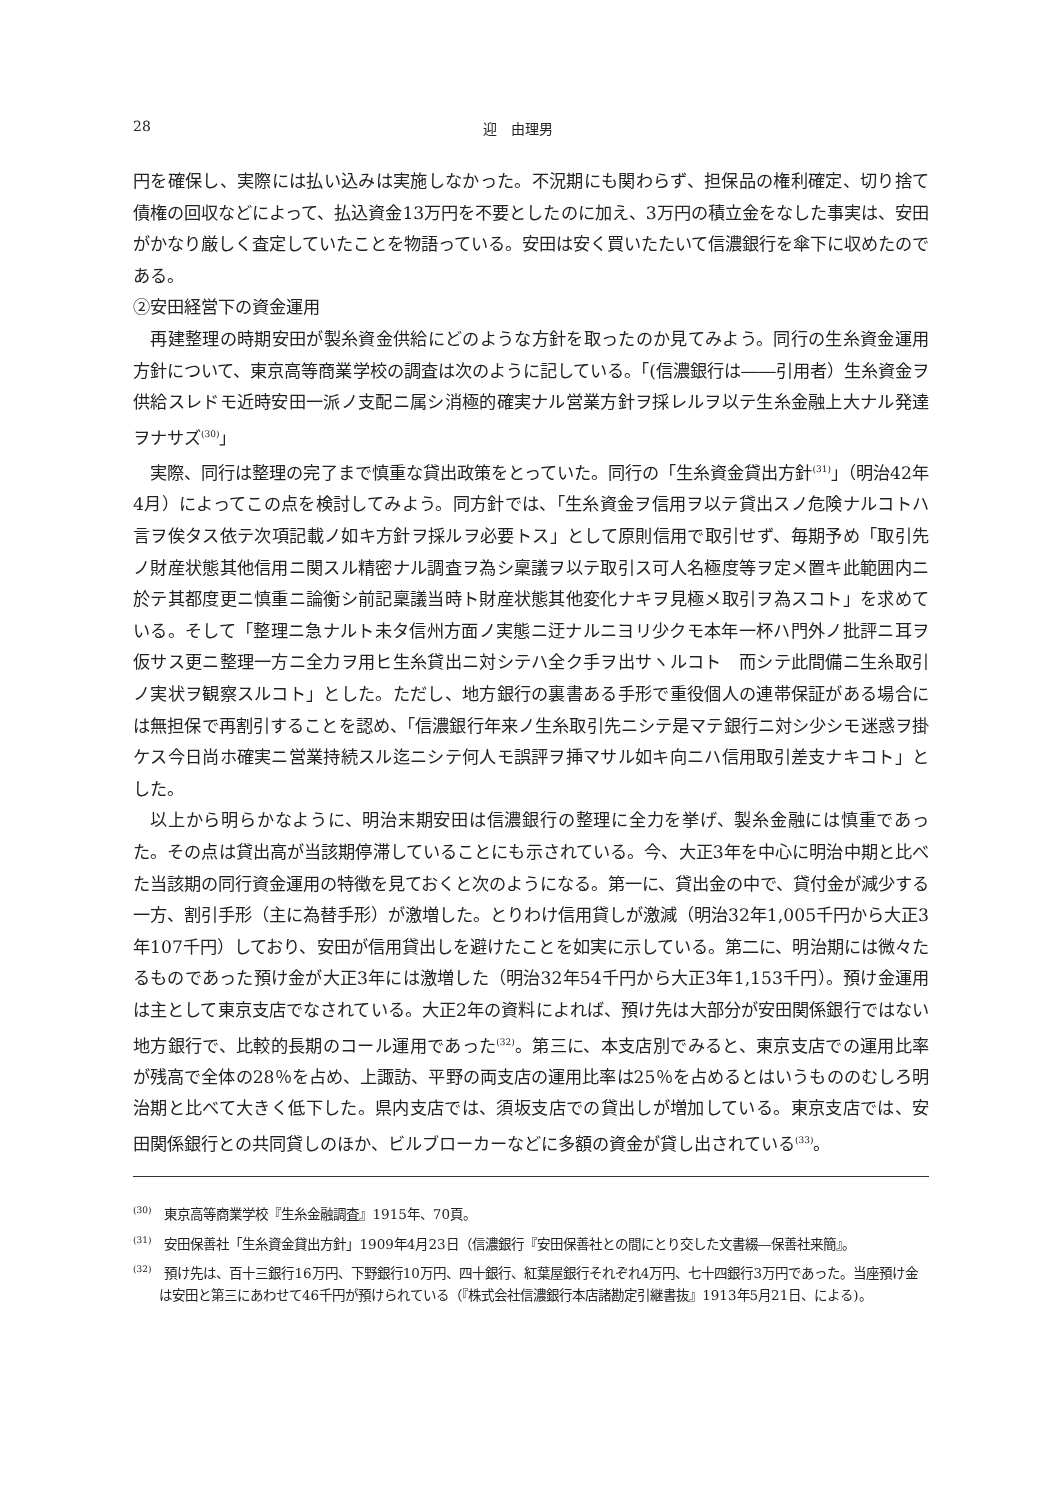28 迎　由理男
円を確保し、実際には払い込みは実施しなかった。不況期にも関わらず、担保品の権利確定、切り捨て債権の回収などによって、払込資金13万円を不要としたのに加え、3万円の積立金をなした事実は、安田がかなり厳しく査定していたことを物語っている。安田は安く買いたたいて信濃銀行を傘下に収めたのである。
②安田経営下の資金運用
再建整理の時期安田が製糸資金供給にどのような方針を取ったのか見てみよう。同行の生糸資金運用方針について、東京高等商業学校の調査は次のように記している。「(信濃銀行は――引用者）生糸資金ヲ供給スレドモ近時安田一派ノ支配ニ属シ消極的確実ナル営業方針ヲ採レルヲ以テ生糸金融上大ナル発達ヲナサズ<sup>(30)</sup>」
実際、同行は整理の完了まで慎重な貸出政策をとっていた。同行の「生糸資金貸出方針<sup>(31)</sup>」（明治42年4月）によってこの点を検討してみよう。同方針では、「生糸資金ヲ信用ヲ以テ貸出スノ危険ナルコトハ言ヲ俟タス依テ次項記載ノ如キ方針ヲ採ルヲ必要トス」として原則信用で取引せず、毎期予め「取引先ノ財産状態其他信用ニ関スル精密ナル調査ヲ為シ稟議ヲ以テ取引ス可人名極度等ヲ定メ置キ此範囲内ニ於テ其都度更ニ慎重ニ論衡シ前記稟議当時ト財産状態其他変化ナキヲ見極メ取引ヲ為スコト」を求めている。そして「整理ニ急ナルト未タ信州方面ノ実態ニ迂ナルニヨリ少クモ本年一杯ハ門外ノ批評ニ耳ヲ仮サス更ニ整理一方ニ全力ヲ用ヒ生糸貸出ニ対シテハ全ク手ヲ出サヽルコト　而シテ此間備ニ生糸取引ノ実状ヲ観察スルコト」とした。ただし、地方銀行の裏書ある手形で重役個人の連帯保証がある場合には無担保で再割引することを認め、「信濃銀行年来ノ生糸取引先ニシテ是マテ銀行ニ対シ少シモ迷惑ヲ掛ケス今日尚ホ確実ニ営業持続スル迄ニシテ何人モ誤評ヲ挿マサル如キ向ニハ信用取引差支ナキコト」とした。
以上から明らかなように、明治末期安田は信濃銀行の整理に全力を挙げ、製糸金融には慎重であった。その点は貸出高が当該期停滞していることにも示されている。今、大正3年を中心に明治中期と比べた当該期の同行資金運用の特徴を見ておくと次のようになる。第一に、貸出金の中で、貸付金が減少する一方、割引手形（主に為替手形）が激増した。とりわけ信用貸しが激減（明治32年1,005千円から大正3年107千円）しており、安田が信用貸出しを避けたことを如実に示している。第二に、明治期には微々たるものであった預け金が大正3年には激増した（明治32年54千円から大正3年1,153千円）。預け金運用は主として東京支店でなされている。大正2年の資料によれば、預け先は大部分が安田関係銀行ではない地方銀行で、比較的長期のコール運用であった<sup>(32)</sup>。第三に、本支店別でみると、東京支店での運用比率が残高で全体の28％を占め、上諏訪、平野の両支店の運用比率は25％を占めるとはいうもののむしろ明治期と比べて大きく低下した。県内支店では、須坂支店での貸出しが増加している。東京支店では、安田関係銀行との共同貸しのほか、ビルブローカーなどに多額の資金が貸し出されている<sup>(33)</sup>。
<sup>(30)</sup>　東京高等商業学校『生糸金融調査』1915年、70頁。
<sup>(31)</sup>　安田保善社「生糸資金貸出方針」1909年4月23日（信濃銀行『安田保善社との間にとり交した文書綴―保善社来簡』。
<sup>(32)</sup>　預け先は、百十三銀行16万円、下野銀行10万円、四十銀行、紅葉屋銀行それぞれ4万円、七十四銀行3万円であった。当座預け金は安田と第三にあわせて46千円が預けられている（『株式会社信濃銀行本店諸勘定引継書抜』1913年5月21日、による)。